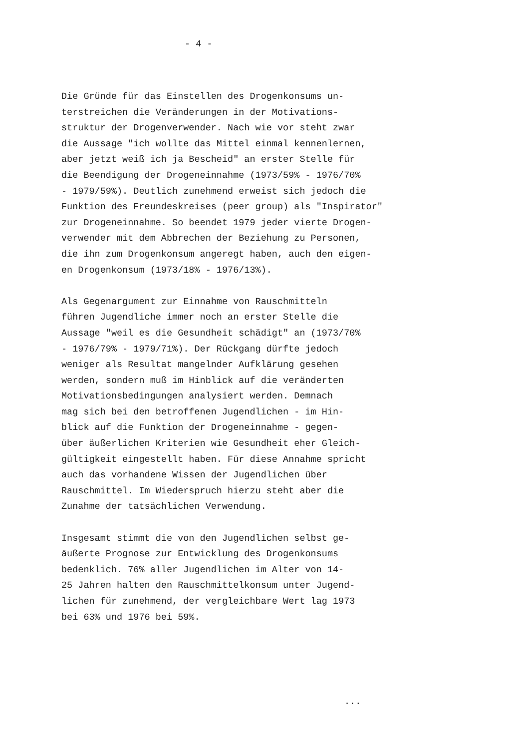- 4 -
Die Gründe für das Einstellen des Drogenkonsums un-
terstreichen die Veränderungen in der Motivations-
struktur der Drogenverwender. Nach wie vor steht zwar
die Aussage "ich wollte das Mittel einmal kennenlernen,
aber jetzt weiß ich ja Bescheid" an erster Stelle für
die Beendigung der Drogeneinnahme (1973/59% - 1976/70%
- 1979/59%). Deutlich zunehmend erweist sich jedoch die
Funktion des Freundeskreises (peer group) als "Inspirator"
zur Drogeneinnahme. So beendet 1979 jeder vierte Drogen-
verwender mit dem Abbrechen der Beziehung zu Personen,
die ihn zum Drogenkonsum angeregt haben, auch den eigen-
en Drogenkonsum (1973/18% - 1976/13%).
Als Gegenargument zur Einnahme von Rauschmitteln
führen Jugendliche immer noch an erster Stelle die
Aussage "weil es die Gesundheit schädigt" an (1973/70%
- 1976/79% - 1979/71%). Der Rückgang dürfte jedoch
weniger als Resultat mangelnder Aufklärung gesehen
werden, sondern muß im Hinblick auf die veränderten
Motivationsbedingungen analysiert werden. Demnach
mag sich bei den betroffenen Jugendlichen - im Hin-
blick auf die Funktion der Drogeneinnahme - gegen-
über äußerlichen Kriterien wie Gesundheit eher Gleich-
gültigkeit eingestellt haben. Für diese Annahme spricht
auch das vorhandene Wissen der Jugendlichen über
Rauschmittel. Im Wiederspruch hierzu steht aber die
Zunahme der tatsächlichen Verwendung.
Insgesamt stimmt die von den Jugendlichen selbst ge-
äußerte Prognose zur Entwicklung des Drogenkonsums
bedenklich. 76% aller Jugendlichen im Alter von 14-
25 Jahren halten den Rauschmittelkonsum unter Jugend-
lichen für zunehmend, der vergleichbare Wert lag 1973
bei 63% und 1976 bei 59%.
...